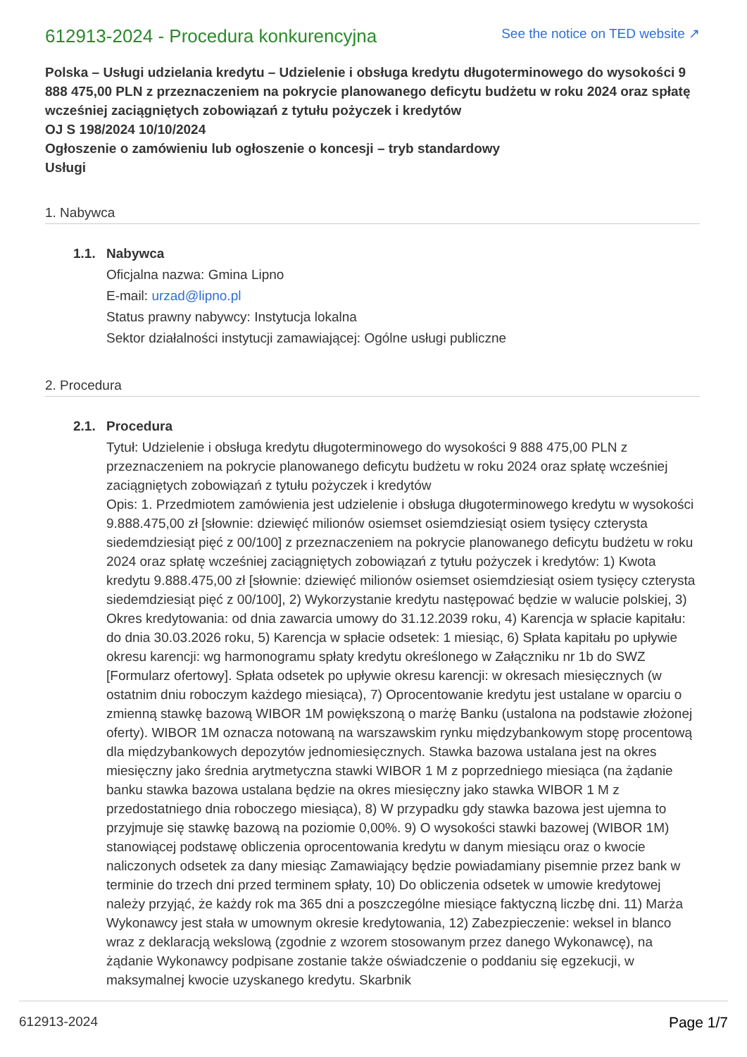612913-2024 - Procedura konkurencyjna
See the notice on TED website ↗
Polska – Usługi udzielania kredytu – Udzielenie i obsługa kredytu długoterminowego do wysokości 9 888 475,00 PLN z przeznaczeniem na pokrycie planowanego deficytu budżetu w roku 2024 oraz spłatę wcześniej zaciągniętych zobowiązań z tytułu pożyczek i kredytów
OJ S 198/2024 10/10/2024
Ogłoszenie o zamówieniu lub ogłoszenie o koncesji – tryb standardowy
Usługi
1. Nabywca
1.1. Nabywca
Oficjalna nazwa: Gmina Lipno
E-mail: urzad@lipno.pl
Status prawny nabywcy: Instytucja lokalna
Sektor działalności instytucji zamawiającej: Ogólne usługi publiczne
2. Procedura
2.1. Procedura
Tytuł: Udzielenie i obsługa kredytu długoterminowego do wysokości 9 888 475,00 PLN z przeznaczeniem na pokrycie planowanego deficytu budżetu w roku 2024 oraz spłatę wcześniej zaciągniętych zobowiązań z tytułu pożyczek i kredytów
Opis: 1. Przedmiotem zamówienia jest udzielenie i obsługa długoterminowego kredytu w wysokości 9.888.475,00 zł [słownie: dziewięć milionów osiemset osiemdziesiąt osiem tysięcy czterysta siedemdziesiąt pięć z 00/100] z przeznaczeniem na pokrycie planowanego deficytu budżetu w roku 2024 oraz spłatę wcześniej zaciągniętych zobowiązań z tytułu pożyczek i kredytów: 1) Kwota kredytu 9.888.475,00 zł [słownie: dziewięć milionów osiemset osiemdziesiąt osiem tysięcy czterysta siedemdziesiąt pięć z 00/100], 2) Wykorzystanie kredytu następować będzie w walucie polskiej, 3) Okres kredytowania: od dnia zawarcia umowy do 31.12.2039 roku, 4) Karencja w spłacie kapitału: do dnia 30.03.2026 roku, 5) Karencja w spłacie odsetek: 1 miesiąc, 6) Spłata kapitału po upływie okresu karencji: wg harmonogramu spłaty kredytu określonego w Załączniku nr 1b do SWZ [Formularz ofertowy]. Spłata odsetek po upływie okresu karencji: w okresach miesięcznych (w ostatnim dniu roboczym każdego miesiąca), 7) Oprocentowanie kredytu jest ustalane w oparciu o zmienną stawkę bazową WIBOR 1M powiększoną o marżę Banku (ustalona na podstawie złożonej oferty). WIBOR 1M oznacza notowaną na warszawskim rynku międzybankowym stopę procentową dla międzybankowych depozytów jednomiesięcznych. Stawka bazowa ustalana jest na okres miesięczny jako średnia arytmetyczna stawki WIBOR 1 M z poprzedniego miesiąca (na żądanie banku stawka bazowa ustalana będzie na okres miesięczny jako stawka WIBOR 1 M z przedostatniego dnia roboczego miesiąca), 8) W przypadku gdy stawka bazowa jest ujemna to przyjmuje się stawkę bazową na poziomie 0,00%. 9) O wysokości stawki bazowej (WIBOR 1M) stanowiącej podstawę obliczenia oprocentowania kredytu w danym miesiącu oraz o kwocie naliczonych odsetek za dany miesiąc Zamawiający będzie powiadamiany pisemnie przez bank w terminie do trzech dni przed terminem spłaty, 10) Do obliczenia odsetek w umowie kredytowej należy przyjąć, że każdy rok ma 365 dni a poszczególne miesiące faktyczną liczbę dni. 11) Marża Wykonawcy jest stała w umownym okresie kredytowania, 12) Zabezpieczenie: weksel in blanco wraz z deklaracją wekslową (zgodnie z wzorem stosowanym przez danego Wykonawcę), na żądanie Wykonawcy podpisane zostanie także oświadczenie o poddaniu się egzekucji, w maksymalnej kwocie uzyskanego kredytu. Skarbnik
612913-2024 Page 1/7